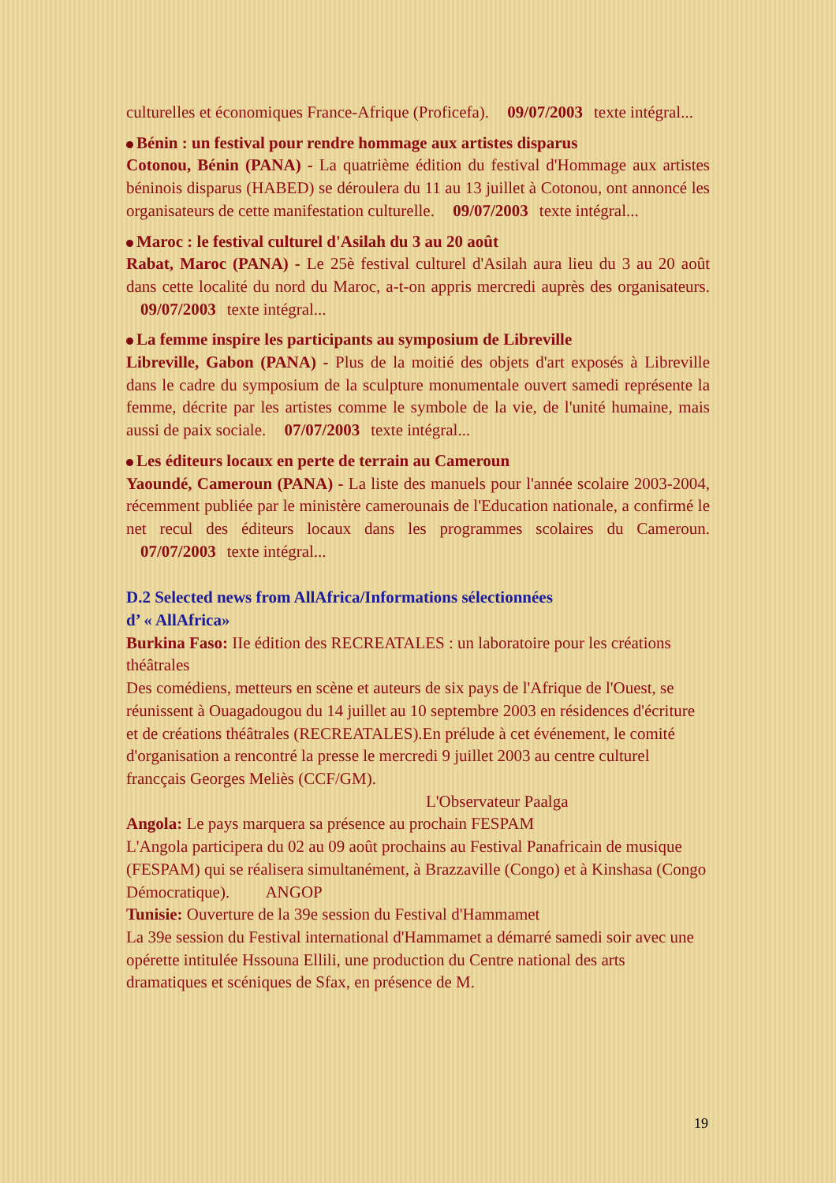culturelles et économiques France-Afrique (Proficefa). 09/07/2003 texte intégral...
Bénin : un festival pour rendre hommage aux artistes disparus
Cotonou, Bénin (PANA) - La quatrième édition du festival d'Hommage aux artistes béninois disparus (HABED) se déroulera du 11 au 13 juillet à Cotonou, ont annoncé les organisateurs de cette manifestation culturelle. 09/07/2003 texte intégral...
Maroc : le festival culturel d'Asilah du 3 au 20 août
Rabat, Maroc (PANA) - Le 25è festival culturel d'Asilah aura lieu du 3 au 20 août dans cette localité du nord du Maroc, a-t-on appris mercredi auprès des organisateurs. 09/07/2003 texte intégral...
La femme inspire les participants au symposium de Libreville
Libreville, Gabon (PANA) - Plus de la moitié des objets d'art exposés à Libreville dans le cadre du symposium de la sculpture monumentale ouvert samedi représente la femme, décrite par les artistes comme le symbole de la vie, de l'unité humaine, mais aussi de paix sociale. 07/07/2003 texte intégral...
Les éditeurs locaux en perte de terrain au Cameroun
Yaoundé, Cameroun (PANA) - La liste des manuels pour l'année scolaire 2003-2004, récemment publiée par le ministère camerounais de l'Education nationale, a confirmé le net recul des éditeurs locaux dans les programmes scolaires du Cameroun. 07/07/2003 texte intégral...
D.2 Selected news from AllAfrica/Informations sélectionnées
d’ « AllAfrica»
Burkina Faso: IIe édition des RECREATALES : un laboratoire pour les créations théâtrales
Des comédiens, metteurs en scène et auteurs de six pays de l'Afrique de l'Ouest, se réunissent à Ouagadougou du 14 juillet au 10 septembre 2003 en résidences d'écriture et de créations théâtrales (RECREATALES).En prélude à cet événement, le comité d'organisation a rencontré la presse le mercredi 9 juillet 2003 au centre culturel francçais Georges Meliès (CCF/GM). L'Observateur Paalga
Angola: Le pays marquera sa présence au prochain FESPAM
L'Angola participera du 02 au 09 août prochains au Festival Panafricain de musique (FESPAM) qui se réalisera simultanément, à Brazzaville (Congo) et à Kinshasa (Congo Démocratique). ANGOP
Tunisie: Ouverture de la 39e session du Festival d'Hammamet
La 39e session du Festival international d'Hammamet a démarré samedi soir avec une opérette intitulée Hssouna Ellili, une production du Centre national des arts dramatiques et scéniques de Sfax, en présence de M.
19